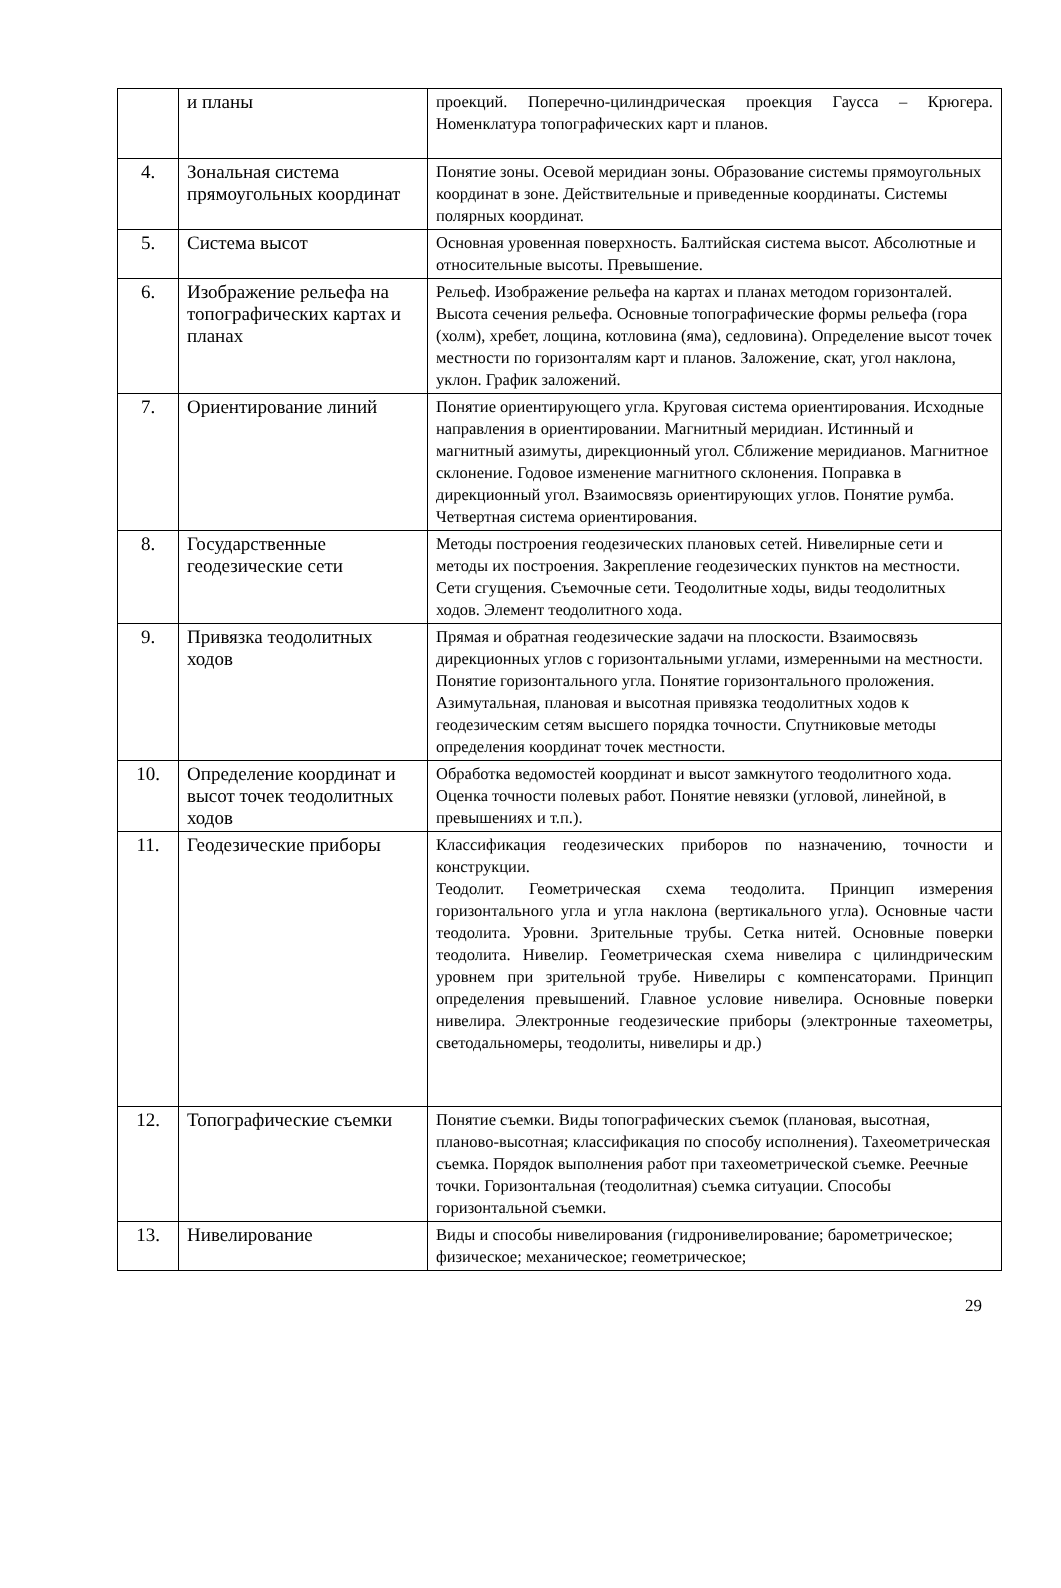| | и планы | проекций. Поперечно-цилиндрическая проекция Гаусса – Крюгера. Номенклатура топографических карт и планов. |
| 4. | Зональная система прямоугольных координат | Понятие зоны. Осевой меридиан зоны. Образование системы прямоугольных координат в зоне. Действительные и приведенные координаты. Системы полярных координат. |
| 5. | Система высот | Основная уровенная поверхность. Балтийская система высот. Абсолютные и относительные высоты. Превышение. |
| 6. | Изображение рельефа на топографических картах и планах | Рельеф. Изображение рельефа на картах и планах методом горизонталей. Высота сечения рельефа. Основные топографические формы рельефа (гора (холм), хребет, лощина, котловина (яма), седловина). Определение высот точек местности по горизонталям карт и планов. Заложение, скат, угол наклона, уклон. График заложений. |
| 7. | Ориентирование линий | Понятие ориентирующего угла. Круговая система ориентирования. Исходные направления в ориентировании. Магнитный меридиан. Истинный и магнитный азимуты, дирекционный угол. Сближение меридианов. Магнитное склонение. Годовое изменение магнитного склонения. Поправка в дирекционный угол. Взаимосвязь ориентирующих углов. Понятие румба. Четвертная система ориентирования. |
| 8. | Государственные геодезические сети | Методы построения геодезических плановых сетей. Нивелирные сети и методы их построения. Закрепление геодезических пунктов на местности. Сети сгущения. Съемочные сети. Теодолитные ходы, виды теодолитных ходов. Элемент теодолитного хода. |
| 9. | Привязка теодолитных ходов | Прямая и обратная геодезические задачи на плоскости. Взаимосвязь дирекционных углов с горизонтальными углами, измеренными на местности. Понятие горизонтального угла. Понятие горизонтального проложения. Азимутальная, плановая и высотная привязка теодолитных ходов к геодезическим сетям высшего порядка точности. Спутниковые методы определения координат точек местности. |
| 10. | Определение координат и высот точек теодолитных ходов | Обработка ведомостей координат и высот замкнутого теодолитного хода. Оценка точности полевых работ. Понятие невязки (угловой, линейной, в превышениях и т.п.). |
| 11. | Геодезические приборы | Классификация геодезических приборов по назначению, точности и конструкции. Теодолит. Геометрическая схема теодолита. Принцип измерения горизонтального угла и угла наклона (вертикального угла). Основные части теодолита. Уровни. Зрительные трубы. Сетка нитей. Основные поверки теодолита. Нивелир. Геометрическая схема нивелира с цилиндрическим уровнем при зрительной трубе. Нивелиры с компенсаторами. Принцип определения превышений. Главное условие нивелира. Основные поверки нивелира. Электронные геодезические приборы (электронные тахеометры, светодальномеры, теодолиты, нивелиры и др.) |
| 12. | Топографические съемки | Понятие съемки. Виды топографических съемок (плановая, высотная, планово-высотная; классификация по способу исполнения). Тахеометрическая съемка. Порядок выполнения работ при тахеометрической съемке. Реечные точки. Горизонтальная (теодолитная) съемка ситуации. Способы горизонтальной съемки. |
| 13. | Нивелирование | Виды и способы нивелирования (гидронивелирование; барометрическое; физическое; механическое; геометрическое; |
29